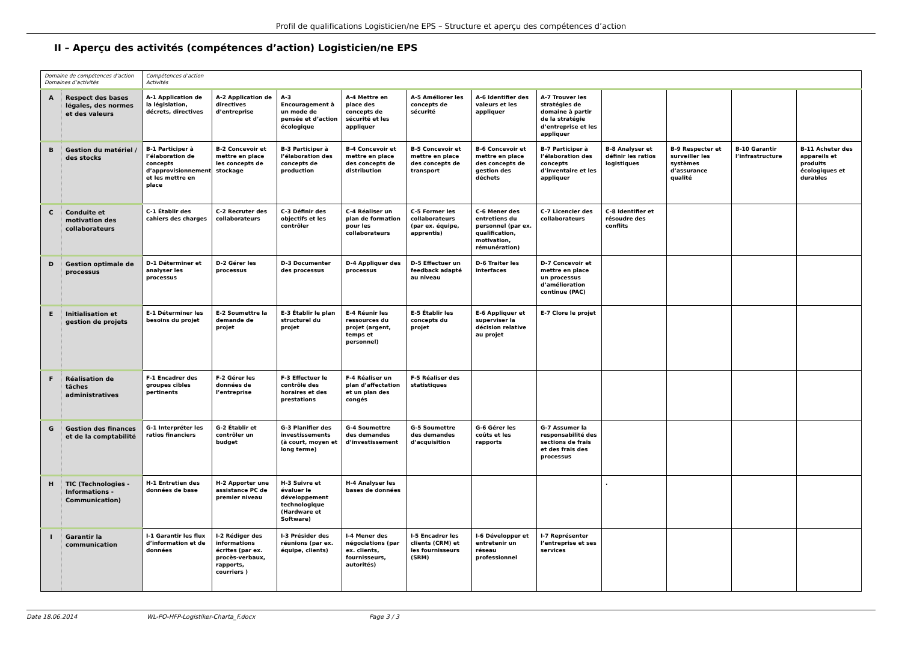Profil de qualifications Logisticien/ne EPS – Structure et aperçu des compétences d’action
II – Aperçu des activités (compétences d’action) Logisticien/ne EPS
| Domaine de compétences d’action Domaines d’activités | | Compétences d’action Activités | | | | | | | | | | |
| A | Respect des bases légales, des normes et des valeurs | A-1 Application de la législation, décrets, directives | A-2 Application de directives d’entreprise | A-3 Encouragement à un mode de pensée et d’action écologique | A-4 Mettre en place des concepts de sécurité et les appliquer | A-5 Améliorer les concepts de sécurité | A-6 Identifier des valeurs et les appliquer | A-7 Trouver les stratégies de domaine à partir de la stratégie d’entreprise et les appliquer | | | | |
| B | Gestion du matériel / des stocks | B-1 Participer à l’élaboration de concepts d’approvisionnement et les mettre en place | B-2 Concevoir et mettre en place les concepts de stockage | B-3 Participer à l’élaboration des concepts de production | B-4 Concevoir et mettre en place des concepts de distribution | B-5 Concevoir et mettre en place des concepts de transport | B-6 Concevoir et mettre en place des concepts de gestion des déchets | B-7 Participer à l’élaboration des concepts d’inventaire et les appliquer | B-8 Analyser et définir les ratios logistiques | B-9 Respecter et surveiller les systèmes d’assurance qualité | B-10 Garantir l’infrastructure | B-11 Acheter des appareils et produits écologiques et durables |
| C | Conduite et motivation des collaborateurs | C-1 Établir des cahiers des charges | C-2 Recruter des collaborateurs | C-3 Définir des objectifs et les contrôler | C-4 Réaliser un plan de formation pour les collaborateurs | C-5 Former les collaborateurs (par ex. équipe, apprentis) | C-6 Mener des entretiens du personnel (par ex. qualification, motivation, rémunération) | C-7 Licencier des collaborateurs | C-8 Identifier et résoudre des conflits | | | |
| D | Gestion optimale de processus | D-1 Déterminer et analyser les processus | D-2 Gérer les processus | D-3 Documenter des processus | D-4 Appliquer des processus | D-5 Effectuer un feedback adapté au niveau | D-6 Traiter les interfaces | D-7 Concevoir et mettre en place un processus d’amélioration continue (PAC) | | | | |
| E | Initialisation et gestion de projets | E-1 Déterminer les besoins du projet | E-2 Soumettre la demande de projet | E-3 Établir le plan structurel du projet | E-4 Réunir les ressources du projet (argent, temps et personnel) | E-5 Établir les concepts du projet | E-6 Appliquer et superviser la décision relative au projet | E-7 Clore le projet | | | | |
| F | Réalisation de tâches administratives | F-1 Encadrer des groupes cibles pertinents | F-2 Gérer les données de l’entreprise | F-3 Effectuer le contrôle des horaires et des prestations | F-4 Réaliser un plan d’affectation et un plan des congés | F-5 Réaliser des statistiques | | | | | | |
| G | Gestion des finances et de la comptabilité | G-1 Interpréter les ratios financiers | G-2 Établir et contrôler un budget | G-3 Planifier des investissements (à court, moyen et long terme) | G-4 Soumettre des demandes d’investissement | G-5 Soumettre des demandes d’acquisition | G-6 Gérer les coûts et les rapports | G-7 Assumer la responsabilité des sections de frais et des frais des processus | | | | |
| H | TIC (Technologies - Informations - Communication) | H-1 Entretien des données de base | H-2 Apporter une assistance PC de premier niveau | H-3 Suivre et évaluer le développement technologique (Hardware et Software) | H-4 Analyser les bases de données | | | | . | | | |
| I | Garantir la communication | I-1 Garantir les flux d’information et de données | I-2 Rédiger des informations écrites (par ex. procès-verbaux, rapports, courriers ) | I-3 Présider des réunions (par ex. équipe, clients) | I-4 Mener des négociations (par ex. clients, fournisseurs, autorités) | I-5 Encadrer les clients (CRM) et les fournisseurs (SRM) | I-6 Développer et entretenir un réseau professionnel | I-7 Représenter l’entreprise et ses services | | | | |
Date 18.06.2014 WL-PO-HFP-Logistiker-Charta_F.docx Page 3 / 3